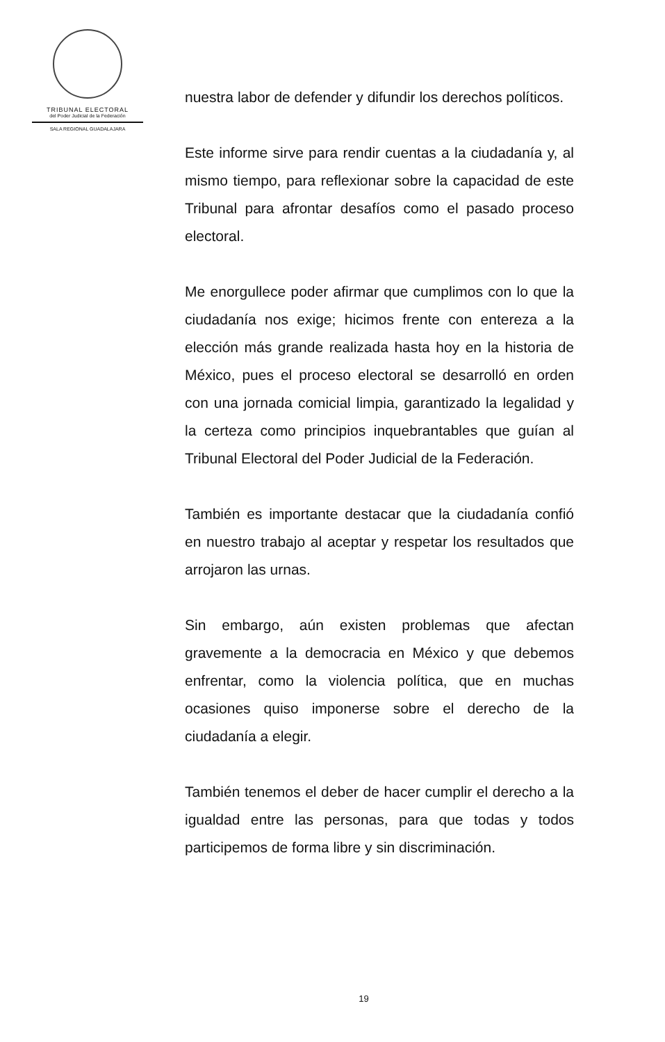TRIBUNAL ELECTORAL
del Poder Judicial de la Federación
SALA REGIONAL GUADALAJARA
nuestra labor de defender y difundir los derechos políticos.
Este informe sirve para rendir cuentas a la ciudadanía y, al mismo tiempo, para reflexionar sobre la capacidad de este Tribunal para afrontar desafíos como el pasado proceso electoral.
Me enorgullece poder afirmar que cumplimos con lo que la ciudadanía nos exige; hicimos frente con entereza a la elección más grande realizada hasta hoy en la historia de México, pues el proceso electoral se desarrolló en orden con una jornada comicial limpia, garantizado la legalidad y la certeza como principios inquebrantables que guían al Tribunal Electoral del Poder Judicial de la Federación.
También es importante destacar que la ciudadanía confió en nuestro trabajo al aceptar y respetar los resultados que arrojaron las urnas.
Sin embargo, aún existen problemas que afectan gravemente a la democracia en México y que debemos enfrentar, como la violencia política, que en muchas ocasiones quiso imponerse sobre el derecho de la ciudadanía a elegir.
También tenemos el deber de hacer cumplir el derecho a la igualdad entre las personas, para que todas y todos participemos de forma libre y sin discriminación.
19